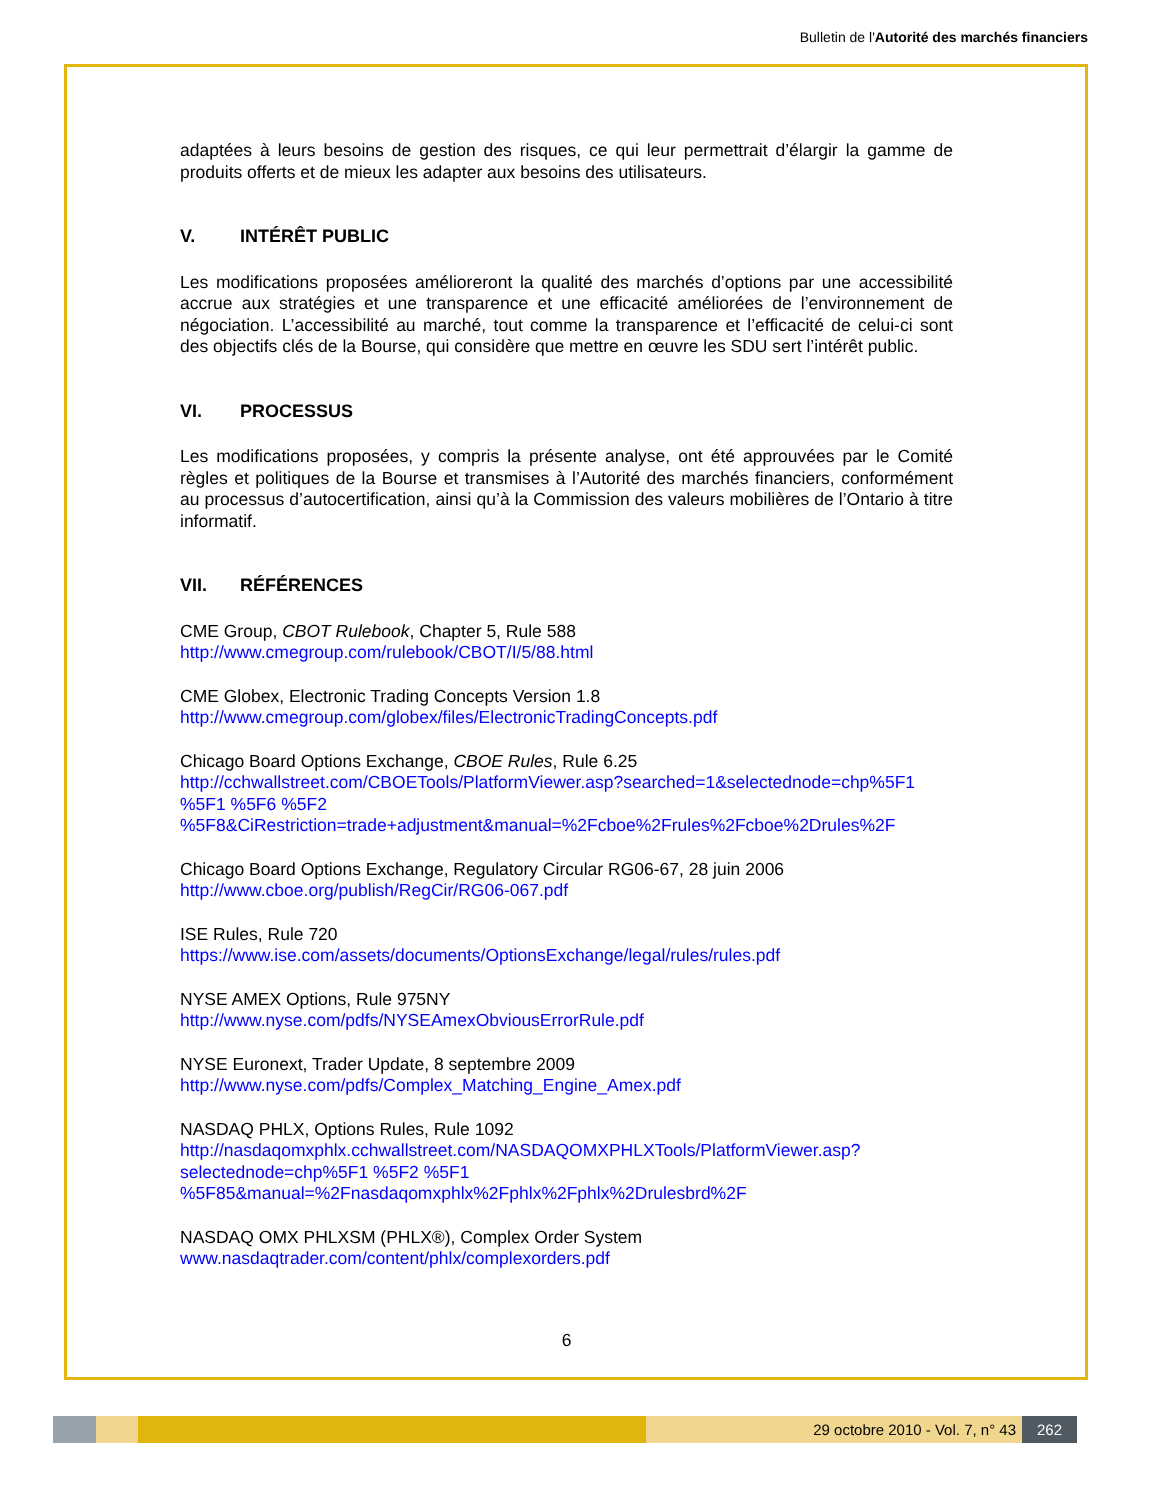Bulletin de l'Autorité des marchés financiers
adaptées à leurs besoins de gestion des risques, ce qui leur permettrait d’élargir la gamme de produits offerts et de mieux les adapter aux besoins des utilisateurs.
V. INTÉRÊT PUBLIC
Les modifications proposées amélioreront la qualité des marchés d’options par une accessibilité accrue aux stratégies et une transparence et une efficacité améliorées de l’environnement de négociation. L’accessibilité au marché, tout comme la transparence et l’efficacité de celui-ci sont des objectifs clés de la Bourse, qui considère que mettre en œuvre les SDU sert l’intérêt public.
VI. PROCESSUS
Les modifications proposées, y compris la présente analyse, ont été approuvées par le Comité règles et politiques de la Bourse et transmises à l’Autorité des marchés financiers, conformément au processus d’autocertification, ainsi qu’à la Commission des valeurs mobilières de l’Ontario à titre informatif.
VII. RÉFÉRENCES
CME Group, CBOT Rulebook, Chapter 5, Rule 588
http://www.cmegroup.com/rulebook/CBOT/I/5/88.html
CME Globex, Electronic Trading Concepts Version 1.8
http://www.cmegroup.com/globex/files/ElectronicTradingConcepts.pdf
Chicago Board Options Exchange, CBOE Rules, Rule 6.25
http://cchwallstreet.com/CBOETools/PlatformViewer.asp?searched=1&selectednode=chp%5F1 %5F1 %5F6 %5F2 %5F8&CiRestriction=trade+adjustment&manual=%2Fcboe%2Frules%2Fcboe%2Drules%2F
Chicago Board Options Exchange, Regulatory Circular RG06-67, 28 juin 2006
http://www.cboe.org/publish/RegCir/RG06-067.pdf
ISE Rules, Rule 720
https://www.ise.com/assets/documents/OptionsExchange/legal/rules/rules.pdf
NYSE AMEX Options, Rule 975NY
http://www.nyse.com/pdfs/NYSEAmexObviousErrorRule.pdf
NYSE Euronext, Trader Update, 8 septembre 2009
http://www.nyse.com/pdfs/Complex_Matching_Engine_Amex.pdf
NASDAQ PHLX, Options Rules, Rule 1092
http://nasdaqomxphlx.cchwallstreet.com/NASDAQOMXPHLXTools/PlatformViewer.asp?selectednode=chp%5F1 %5F2 %5F1 %5F85&manual=%2Fnasdaqomxphlx%2Fphlx%2Fphlx%2Drulesbrd%2F
NASDAQ OMX PHLXSM (PHLX®), Complex Order System
www.nasdaqtrader.com/content/phlx/complexorders.pdf
6
29 octobre 2010 - Vol. 7, n° 43 262